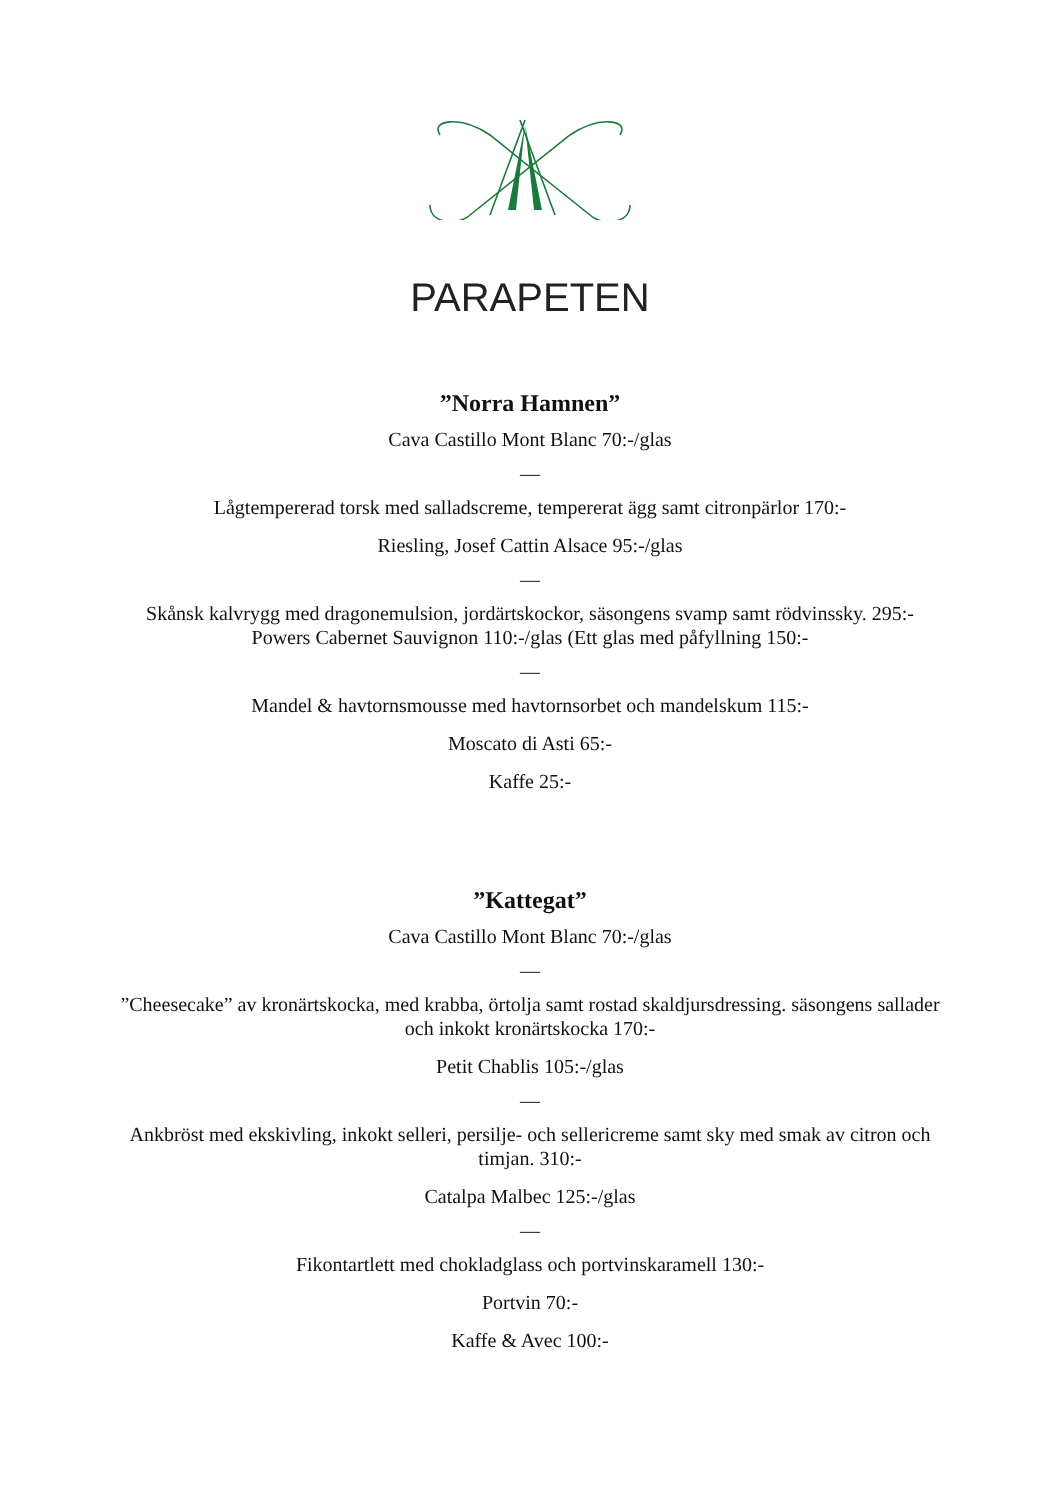PARAPETEN
”Norra Hamnen”
Cava Castillo Mont Blanc 70:-/glas
—
Lågtempererad torsk med salladscreme, tempererat ägg samt citronpärlor 170:-
Riesling, Josef Cattin Alsace 95:-/glas
—
Skånsk kalvrygg med dragonemulsion, jordärtskockor, säsongens svamp samt rödvinssky. 295:-
Powers Cabernet Sauvignon 110:-/glas (Ett glas med påfyllning 150:-
—
Mandel & havtornsmousse med havtornsorbet och mandelskum 115:-
Moscato di Asti 65:-
Kaffe 25:-
”Kattegat”
Cava Castillo Mont Blanc 70:-/glas
—
”Cheesecake” av kronärtskocka, med krabba, örtolja samt rostad skaldjursdressing. säsongens sallader och inkokt kronärtskocka 170:-
Petit Chablis 105:-/glas
—
Ankbröst med ekskivling, inkokt selleri, persilje- och sellericreme samt sky med smak av citron och timjan. 310:-
Catalpa Malbec 125:-/glas
—
Fikontartlett med chokladglass och portvinskaramell 130:-
Portvin 70:-
Kaffe & Avec 100:-